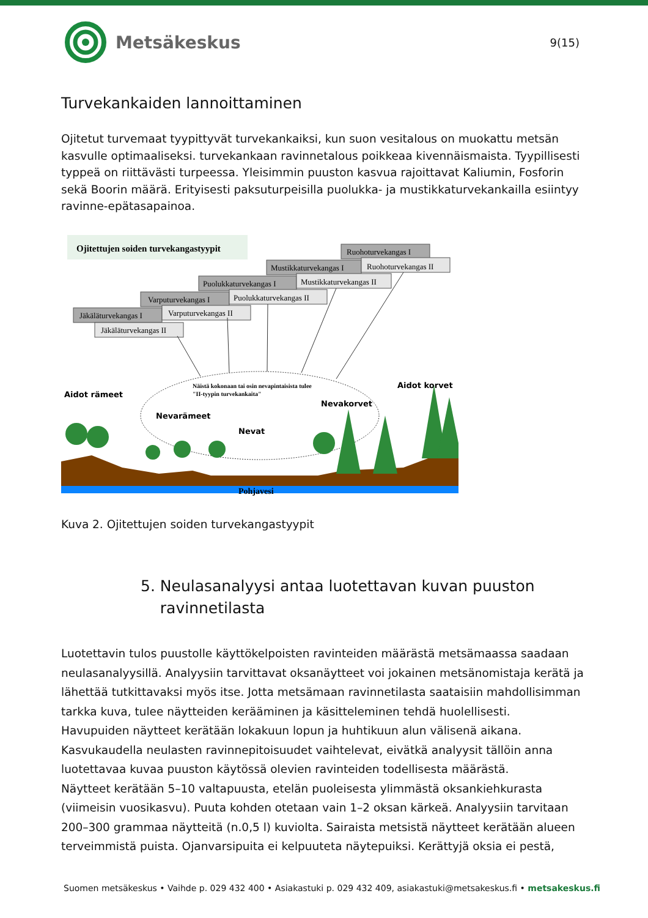Metsäkeskus
9(15)
Turvekankaiden lannoittaminen
Ojitetut turvemaat tyypittyvät turvekankaiksi, kun suon vesitalous on muokattu metsän kasvulle optimaaliseksi. turvekankaan ravinnetalous poikkeaa kivennäismaista. Tyypillisesti typpeä on riittävästi turpeessa. Yleisimmin puuston kasvua rajoittavat Kaliumin, Fosforin sekä Boorin määrä. Erityisesti paksuturpeisilla puolukka- ja mustikkaturvekankailla esiintyy ravinne-epätasapainoa.
Ojitettujen soiden turvekangastyypit
Ruohoturvekangas I
Ruohoturvekangas II
Mustikkaturvekangas I
Mustikkaturvekangas II
Puolukkaturvekangas I
Puolukkaturvekangas II
Varputurvekangas I
Varputurvekangas II
Jäkäläturvekangas I
Jäkäläturvekangas II
Näistä kokonaan tai osin nevapintaisista tulee
"II-tyypin turvekankaita"
Aidot rämeet
Nevarämeet
Nevat
Nevakorvet
Aidot korvet
Pohjavesi
Kuva 2. Ojitettujen soiden turvekangastyypit
5. Neulasanalyysi antaa luotettavan kuvan puuston
ravinnetilasta
Luotettavin tulos puustolle käyttökelpoisten ravinteiden määrästä metsämaassa saadaan neulasanalyysillä. Analyysiin tarvittavat oksanäytteet voi jokainen metsänomistaja kerätä ja lähettää tutkittavaksi myös itse. Jotta metsämaan ravinnetilasta saataisiin mahdollisimman tarkka kuva, tulee näytteiden kerääminen ja käsitteleminen tehdä huolellisesti.
Havupuiden näytteet kerätään lokakuun lopun ja huhtikuun alun välisenä aikana. Kasvukaudella neulasten ravinnepitoisuudet vaihtelevat, eivätkä analyysit tällöin anna luotettavaa kuvaa puuston käytössä olevien ravinteiden todellisesta määrästä.
Näytteet kerätään 5–10 valtapuusta, etelän puoleisesta ylimmästä oksankiehkurasta (viimeisin vuosikasvu). Puuta kohden otetaan vain 1–2 oksan kärkeä. Analyysiin tarvitaan 200–300 grammaa näytteitä (n.0,5 l) kuviolta. Sairaista metsistä näytteet kerätään alueen terveimmistä puista. Ojanvarsipuita ei kelpuuteta näytepuiksi. Kerättyjä oksia ei pestä,
Suomen metsäkeskus • Vaihde p. 029 432 400 • Asiakastuki p. 029 432 409, asiakastuki@metsakeskus.fi • metsakeskus.fi